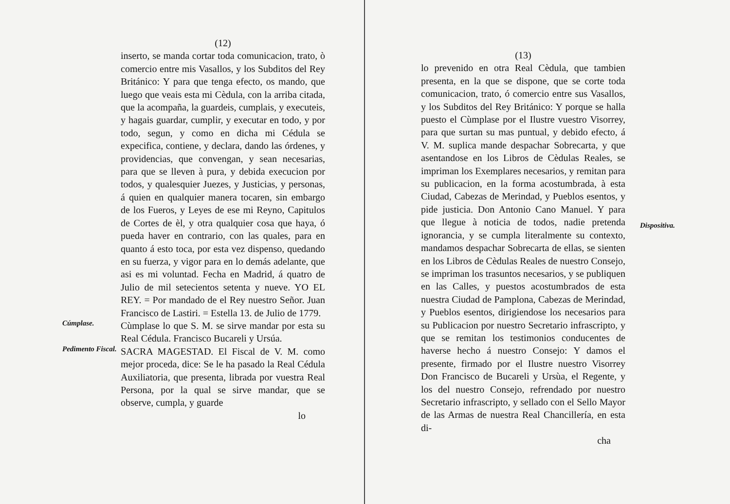(12)
inserto, se manda cortar toda comunicacion, trato, ò comercio entre mis Vasallos, y los Subditos del Rey Británico: Y para que tenga efecto, os mando, que luego que veais esta mi Cèdula, con la arriba citada, que la acompaña, la guardeis, cumplais, y executeis, y hagais guardar, cumplir, y executar en todo, y por todo, segun, y como en dicha mi Cédula se expecifica, contiene, y declara, dando las órdenes, y providencias, que convengan, y sean necesarias, para que se lleven à pura, y debida execucion por todos, y qualesquier Juezes, y Justicias, y personas, á quien en qualquier manera tocaren, sin embargo de los Fueros, y Leyes de ese mi Reyno, Capitulos de Cortes de èl, y otra qualquier cosa que haya, ó pueda haver en contrario, con las quales, para en quanto á esto toca, por esta vez dispenso, quedando en su fuerza, y vigor para en lo demás adelante, que asi es mi voluntad. Fecha en Madrid, á quatro de Julio de mil setecientos setenta y nueve. YO EL REY. = Por mandado de el Rey nuestro Señor. Juan Francisco de Lastiri. = Estella 13. de Julio de 1779.
Cúmplase.
Cùmplase lo que S. M. se sirve mandar por esta su Real Cédula. Francisco Bucareli y Ursúa.
Pedimento Fiscal.
SACRA MAGESTAD. El Fiscal de V. M. como mejor proceda, dice: Se le ha pasado la Real Cédula Auxiliatoria, que presenta, librada por vuestra Real Persona, por la qual se sirve mandar, que se observe, cumpla, y guarde
lo
(13)
lo prevenido en otra Real Cèdula, que tambien presenta, en la que se dispone, que se corte toda comunicacion, trato, ó comercio entre sus Vasallos, y los Subditos del Rey Británico: Y porque se halla puesto el Cùmplase por el Ilustre vuestro Visorrey, para que surtan su mas puntual, y debido efecto, á V. M. suplica mande despachar Sobrecarta, y que asentandose en los Libros de Cèdulas Reales, se impriman los Exemplares necesarios, y remitan para su publicacion, en la forma acostumbrada, à esta Ciudad, Cabezas de Merindad, y Pueblos esentos, y pide justicia. Don Antonio Cano Manuel. Y para que llegue à noticia de todos, nadie pretenda ignorancia, y se cumpla literalmente su contexto, mandamos despachar Sobrecarta de ellas, se sienten en los Libros de Cèdulas Reales de nuestro Consejo, se impriman los trasuntos necesarios, y se publiquen en las Calles, y puestos acostumbrados de esta nuestra Ciudad de Pamplona, Cabezas de Merindad, y Pueblos esentos, dirigiendose los necesarios para su Publicacion por nuestro Secretario infrascripto, y que se remitan los testimonios conducentes de haverse hecho á nuestro Consejo: Y damos el presente, firmado por el Ilustre nuestro Visorrey Don Francisco de Bucareli y Ursùa, el Regente, y los del nuestro Consejo, refrendado por nuestro Secretario infrascripto, y sellado con el Sello Mayor de las Armas de nuestra Real Chancillería, en esta di-
cha
Dispositiva.